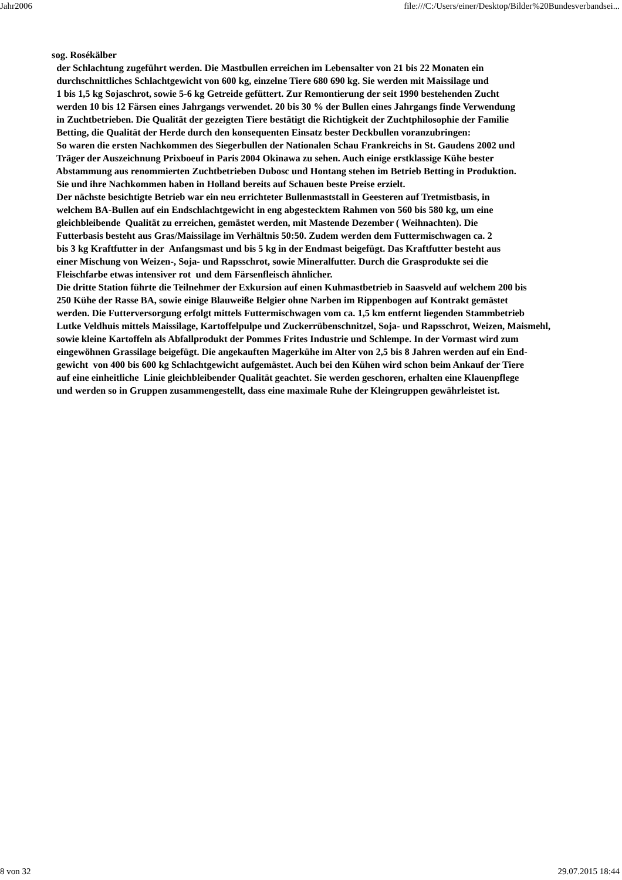Jahr2006 file:///C:/Users/einer/Desktop/Bilder%20Bundesverbandsei...
sog. Rosékälber
der Schlachtung zugeführt werden. Die Mastbullen erreichen im Lebensalter von 21 bis 22 Monaten ein
durchschnittliches Schlachtgewicht von 600 kg, einzelne Tiere 680 690 kg. Sie werden mit Maissilage und
1 bis 1,5 kg Sojaschrot, sowie 5-6 kg Getreide gefüttert. Zur Remontierung der seit 1990 bestehenden Zucht
werden 10 bis 12 Färsen eines Jahrgangs verwendet. 20 bis 30 % der Bullen eines Jahrgangs finde Verwendung
in Zuchtbetrieben. Die Qualität der gezeigten Tiere bestätigt die Richtigkeit der Zuchtphilosophie der Familie
Betting, die Qualität der Herde durch den konsequenten Einsatz bester Deckbullen voranzubringen:
So waren die ersten Nachkommen des Siegerbullen der Nationalen Schau Frankreichs in St. Gaudens 2002 und
Träger der Auszeichnung Prixboeuf in Paris 2004 Okinawa zu sehen. Auch einige erstklassige Kühe bester
Abstammung aus renommierten Zuchtbetrieben Dubosc und Hontang stehen im Betrieb Betting in Produktion.
Sie und ihre Nachkommen haben in Holland bereits auf Schauen beste Preise erzielt.
Der nächste besichtigte Betrieb war ein neu errichteter Bullenmaststall in Geesteren auf Tretmistbasis, in
welchem BA-Bullen auf ein Endschlachtgewicht in eng abgestecktem Rahmen von 560 bis 580 kg, um eine
gleichbleibende Qualität zu erreichen, gemästet werden, mit Mastende Dezember ( Weihnachten). Die
Futterbasis besteht aus Gras/Maissilage im Verhältnis 50:50. Zudem werden dem Futtermischwagen ca. 2
bis 3 kg Kraftfutter in der Anfangsmast und bis 5 kg in der Endmast beigefügt. Das Kraftfutter besteht aus
einer Mischung von Weizen-, Soja- und Rapsschrot, sowie Mineralfutter. Durch die Grasprodukte sei die
Fleischfarbe etwas intensiver rot und dem Färsenfleisch ähnlicher.
Die dritte Station führte die Teilnehmer der Exkursion auf einen Kuhmastbetrieb in Saasveld auf welchem 200 bis
250 Kühe der Rasse BA, sowie einige Blauweiße Belgier ohne Narben im Rippenbogen auf Kontrakt gemästet
werden. Die Futterversorgung erfolgt mittels Futtermischwagen vom ca. 1,5 km entfernt liegenden Stammbetrieb
Lutke Veldhuis mittels Maissilage, Kartoffelpulpe und Zuckerrübenschnitzel, Soja- und Rapsschrot, Weizen, Maismehl,
sowie kleine Kartoffeln als Abfallprodukt der Pommes Frites Industrie und Schlempe. In der Vormast wird zum
eingewöhnen Grassilage beigefügt. Die angekauften Magerkühe im Alter von 2,5 bis 8 Jahren werden auf ein End-
gewicht von 400 bis 600 kg Schlachtgewicht aufgemästet. Auch bei den Kühen wird schon beim Ankauf der Tiere
auf eine einheitliche Linie gleichbleibender Qualität geachtet. Sie werden geschoren, erhalten eine Klauenpflege
und werden so in Gruppen zusammengestellt, dass eine maximale Ruhe der Kleingruppen gewährleistet ist.
8 von 32 29.07.2015 18:44